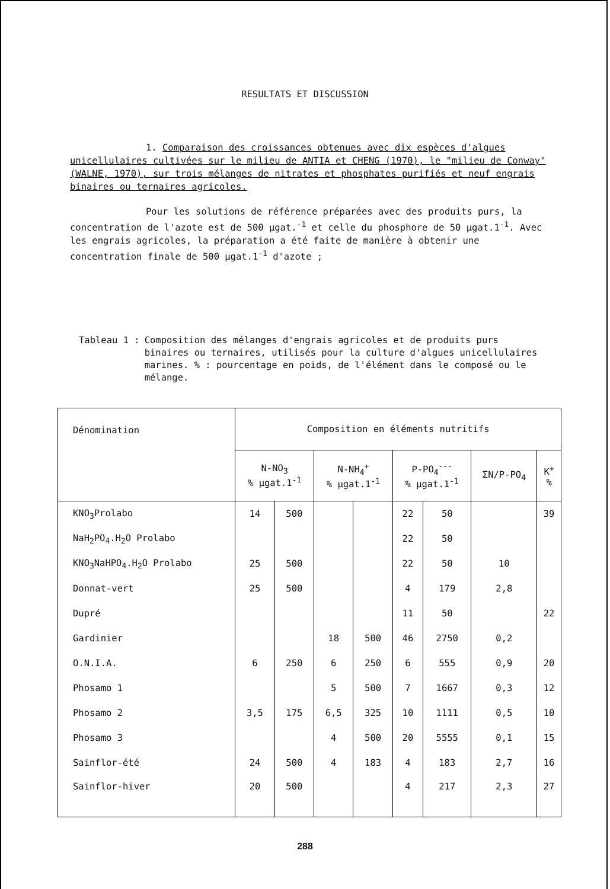RESULTATS ET DISCUSSION
1. Comparaison des croissances obtenues avec dix espèces d'algues unicellulaires cultivées sur le milieu de ANTIA et CHENG (1970), le "milieu de Conway" (WALNE, 1970), sur trois mélanges de nitrates et phosphates purifiés et neuf engrais binaires ou ternaires agricoles.
Pour les solutions de référence préparées avec des produits purs, la concentration de l'azote est de 500 µgat.<sup>-1</sup> et celle du phosphore de 50 µgat.1<sup>-1</sup>. Avec les engrais agricoles, la préparation a été faite de manière à obtenir une concentration finale de 500 µgat.1<sup>-1</sup> d'azote ;
Tableau 1 : Composition des mélanges d'engrais agricoles et de produits purs binaires ou ternaires, utilisés pour la culture d'algues unicellulaires marines. % : pourcentage en poids, de l'élément dans le composé ou le mélange.
| Dénomination | Composition en éléments nutritifs | | | | | | | |
| --- | --- | --- | --- | --- | --- | --- | --- | --- |
| | N-NO<sub>3</sub> % µgat.1<sup>-1</sup> | | N-NH<sub>4</sub><sup>+</sup> % µgat.1<sup>-1</sup> | | P-PO<sub>4</sub><sup>---</sup> % µgat.1<sup>-1</sup> | | ΣN/P-PO<sub>4</sub> | K<sup>+</sup> % |
| KNO<sub>3</sub>Prolabo | 14 | 500 | | | 22 | 50 | | 39 |
| NaH<sub>2</sub>PO<sub>4</sub>.H<sub>2</sub>O Prolabo | | | | | 22 | 50 | | |
| KNO<sub>3</sub>NaHPO<sub>4</sub>.H<sub>2</sub>O Prolabo | 25 | 500 | | | 22 | 50 | 10 | |
| Donnat-vert | 25 | 500 | | | 4 | 179 | 2,8 | |
| Dupré | | | | | 11 | 50 | | 22 |
| Gardinier | | | 18 | 500 | 46 | 2750 | 0,2 | |
| O.N.I.A. | 6 | 250 | 6 | 250 | 6 | 555 | 0,9 | 20 |
| Phosamo 1 | | | 5 | 500 | 7 | 1667 | 0,3 | 12 |
| Phosamo 2 | 3,5 | 175 | 6,5 | 325 | 10 | 1111 | 0,5 | 10 |
| Phosamo 3 | | | 4 | 500 | 20 | 5555 | 0,1 | 15 |
| Sainflor-été | 24 | 500 | 4 | 183 | 4 | 183 | 2,7 | 16 |
| Sainflor-hiver | 20 | 500 | | | 4 | 217 | 2,3 | 27 |
288